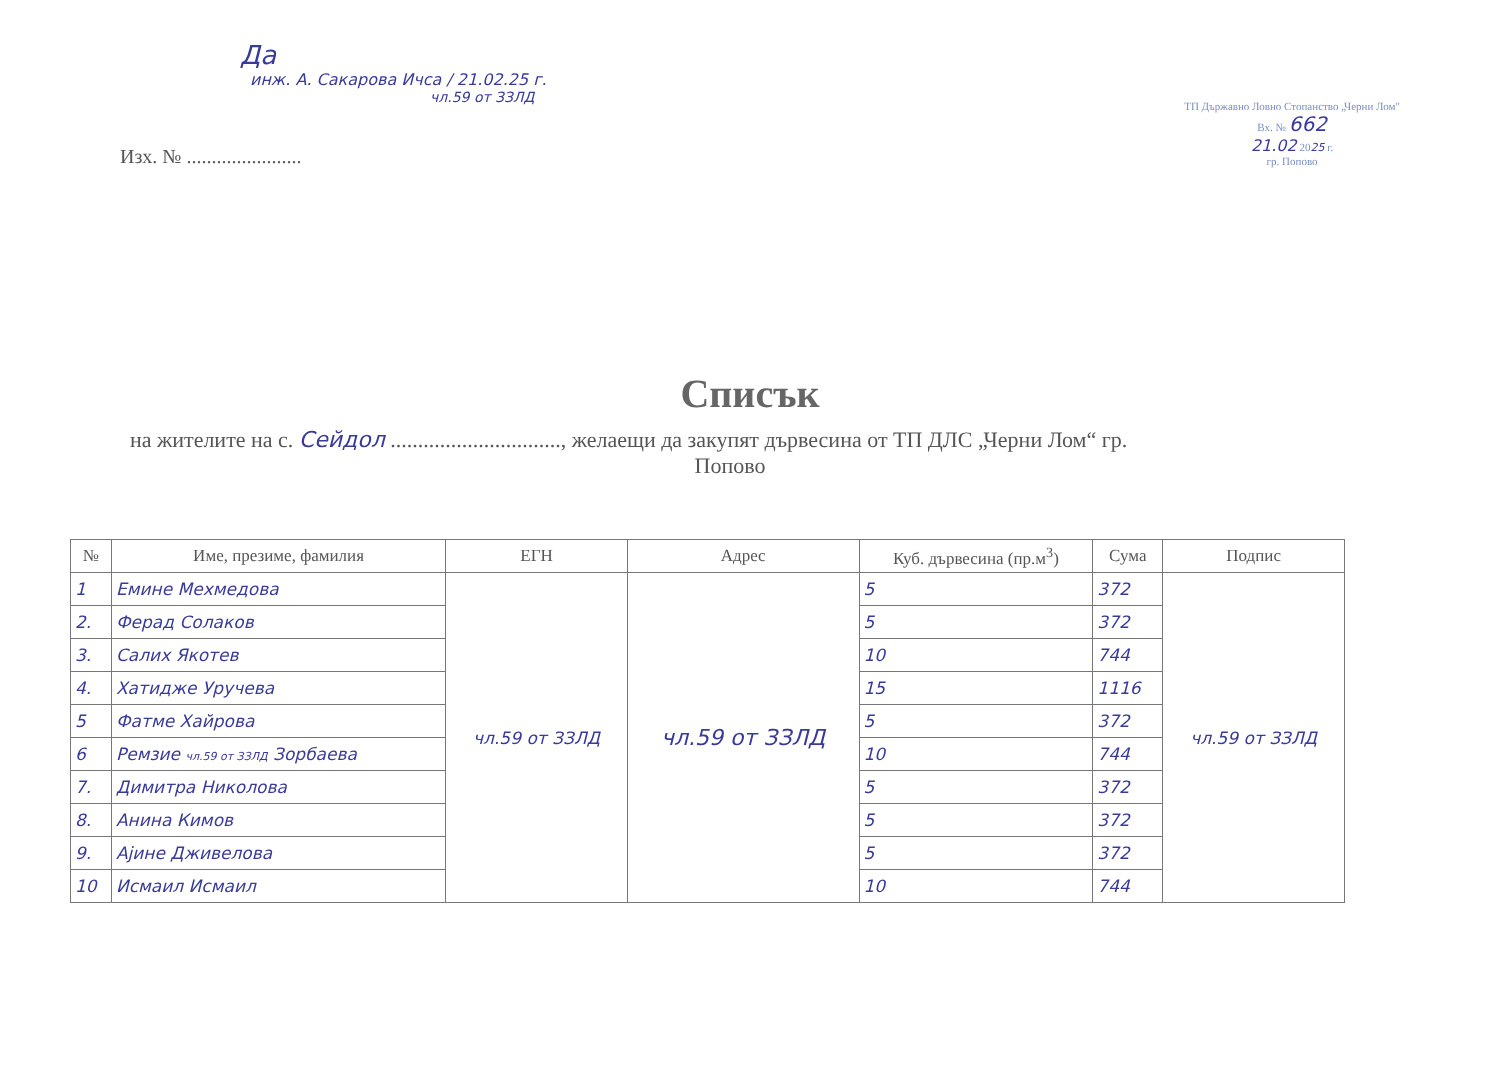Да
инж. А. Сакарова Ичса / 21.02.25 г.
чл.59 от ЗЗЛД
Изх. № .......................
ТП Държавно Ловно Стопанство „Черни Лом"
Вх. № 662
21.02 2025 г.
гр. Попово
Списък
на жителите на с. Сейдол ..............................., желаещи да закупят дървесина от ТП ДЛС „Черни Лом“ гр.
Попово
| № | Име, презиме, фамилия | ЕГН | Адрес | Куб. дървесина (пр.м<sup>3</sup>) | Сума | Подпис |
| --- | --- | --- | --- | --- | --- | --- |
| 1 | Емине Мехмедова | чл.59 от ЗЗЛД | чл.59 от ЗЗЛД | 5 | 372 | чл.59 от ЗЗЛД |
| 2. | Ферад Солаков | | | 5 | 372 | |
| 3. | Салих Якотев | | | 10 | 744 | |
| 4. | Хатидже Уручева | | | 15 | 1116 | |
| 5 | Фатме Хайрова | | | 5 | 372 | |
| 6 | Ремзие чл.59 от ЗЗЛД Зорбаева | | | 10 | 744 | |
| 7. | Димитра Николова | | | 5 | 372 | |
| 8. | Анина Кимов | | | 5 | 372 | |
| 9. | Ајине Дживелова | | | 5 | 372 | |
| 10 | Исмаил Исмаил | | | 10 | 744 | |